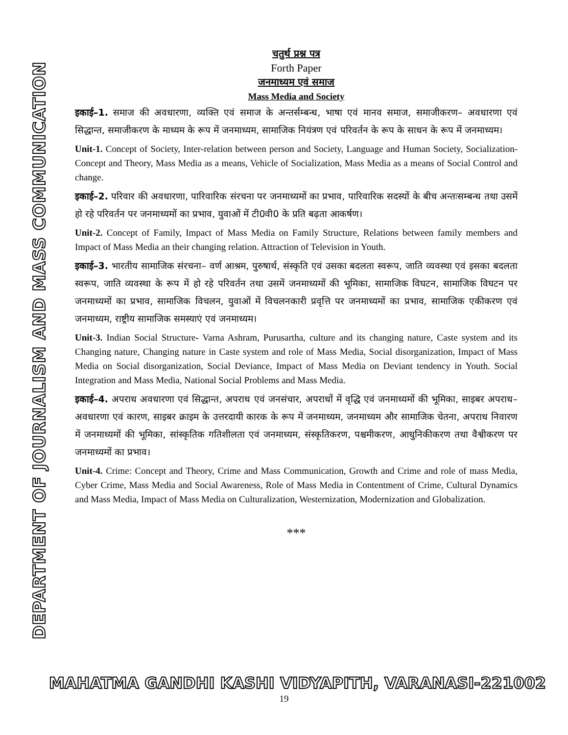DEPARTMENT OF JOURNALISM AND MASS COMMUNICATION
चतुर्थ प्रश्न पत्र
Forth Paper
जनमाध्यम एवं समाज
Mass Media and Society
इकाई–1. समाज की अवधारणा, व्यक्ति एवं समाज के अन्तर्सम्बन्ध, भाषा एवं मानव समाज, समाजीकरण– अवधारणा एवं सिद्धान्त, समाजीकरण के माध्यम के रूप में जनमाध्यम, सामाजिक नियंत्रण एवं परिवर्तन के रूप के साधन के रूप में जनमाध्यम।
Unit-1. Concept of Society, Inter-relation between person and Society, Language and Human Society, Socialization- Concept and Theory, Mass Media as a means, Vehicle of Socialization, Mass Media as a means of Social Control and change.
इकाई–2. परिवार की अवधारणा, पारिवारिक संरचना पर जनमाध्यमों का प्रभाव, पारिवारिक सदस्यों के बीच अन्तःसम्बन्ध तथा उसमें हो रहे परिवर्तन पर जनमाध्यमों का प्रभाव, युवाओं में टी0वी0 के प्रति बढ़ता आकर्षण।
Unit-2. Concept of Family, Impact of Mass Media on Family Structure, Relations between family members and Impact of Mass Media an their changing relation. Attraction of Television in Youth.
इकाई–3. भारतीय सामाजिक संरचना– वर्ण आश्रम, पुरुषार्थ, संस्कृति एवं उसका बदलता स्वरूप, जाति व्यवस्था एवं इसका बदलता स्वरूप, जाति व्यवस्था के रूप में हो रहे परिवर्तन तथा उसमें जनमाध्यमों की भूमिका, सामाजिक विघटन, सामाजिक विघटन पर जनमाध्यमों का प्रभाव, सामाजिक विचलन, युवाओं में विचलनकारी प्रवृत्ति पर जनमाध्यमों का प्रभाव, सामाजिक एकीकरण एवं जनमाध्यम, राष्ट्रीय सामाजिक समस्याएं एवं जनमाध्यम।
Unit-3. Indian Social Structure- Varna Ashram, Purusartha, culture and its changing nature, Caste system and its Changing nature, Changing nature in Caste system and role of Mass Media, Social disorganization, Impact of Mass Media on Social disorganization, Social Deviance, Impact of Mass Media on Deviant tendency in Youth. Social Integration and Mass Media, National Social Problems and Mass Media.
इकाई–4. अपराध अवधारणा एवं सिद्धान्त, अपराध एवं जनसंचार, अपराधों में वृद्धि एवं जनमाध्यमों की भूमिका, साइबर अपराध–अवधारणा एवं कारण, साइबर क्राइम के उत्तरदायी कारक के रूप में जनमाध्यम, जनमाध्यम और सामाजिक चेतना, अपराध निवारण में जनमाध्यमों की भूमिका, सांस्कृतिक गतिशीलता एवं जनमाध्यम, संस्कृतिकरण, पश्चमीकरण, आधुनिकीकरण तथा वैश्वीकरण पर जनमाध्यमों का प्रभाव।
Unit-4. Crime: Concept and Theory, Crime and Mass Communication, Growth and Crime and role of mass Media, Cyber Crime, Mass Media and Social Awareness, Role of Mass Media in Contentment of Crime, Cultural Dynamics and Mass Media, Impact of Mass Media on Culturalization, Westernization, Modernization and Globalization.
***
MAHATMA GANDHI KASHI VIDYAPITH, VARANASI-221002
19